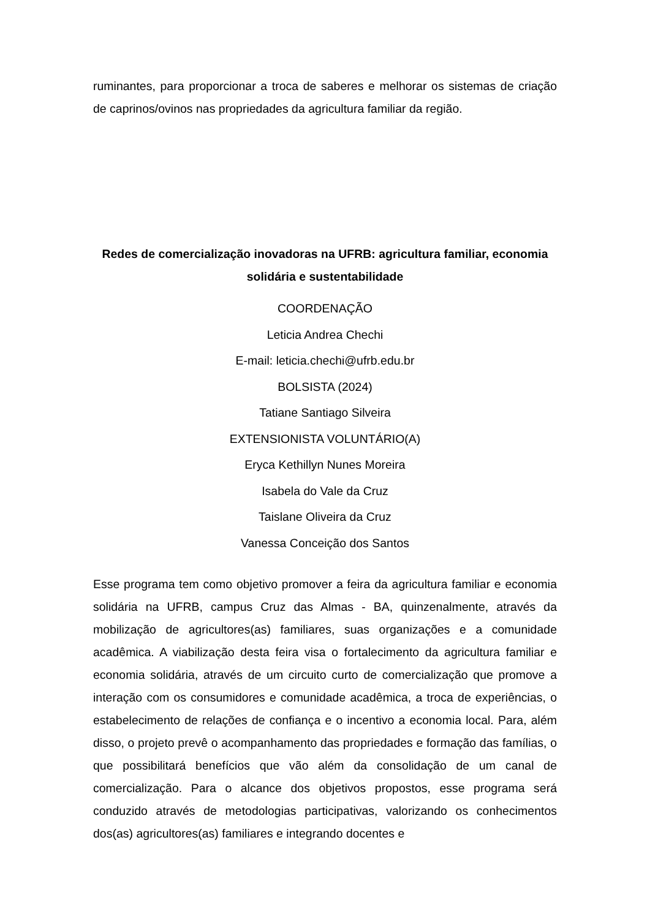ruminantes, para proporcionar a troca de saberes e melhorar os sistemas de criação de caprinos/ovinos nas propriedades da agricultura familiar da região.
Redes de comercialização inovadoras na UFRB: agricultura familiar, economia solidária e sustentabilidade
COORDENAÇÃO
Leticia Andrea Chechi
E-mail: leticia.chechi@ufrb.edu.br
BOLSISTA (2024)
Tatiane Santiago Silveira
EXTENSIONISTA VOLUNTÁRIO(A)
Eryca Kethillyn Nunes Moreira
Isabela do Vale da Cruz
Taislane Oliveira da Cruz
Vanessa Conceição dos Santos
Esse programa tem como objetivo promover a feira da agricultura familiar e economia solidária na UFRB, campus Cruz das Almas - BA, quinzenalmente, através da mobilização de agricultores(as) familiares, suas organizações e a comunidade acadêmica. A viabilização desta feira visa o fortalecimento da agricultura familiar e economia solidária, através de um circuito curto de comercialização que promove a interação com os consumidores e comunidade acadêmica, a troca de experiências, o estabelecimento de relações de confiança e o incentivo a economia local. Para, além disso, o projeto prevê o acompanhamento das propriedades e formação das famílias, o que possibilitará benefícios que vão além da consolidação de um canal de comercialização. Para o alcance dos objetivos propostos, esse programa será conduzido através de metodologias participativas, valorizando os conhecimentos dos(as) agricultores(as) familiares e integrando docentes e